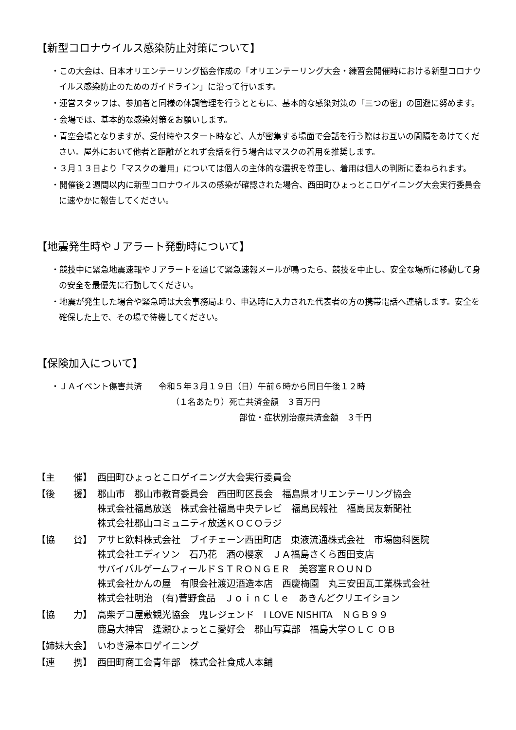【新型コロナウイルス感染防止対策について】
・この大会は、日本オリエンテーリング協会作成の「オリエンテーリング大会・練習会開催時における新型コロナウイルス感染防止のためのガイドライン」に沿って行います。
・運営スタッフは、参加者と同様の体調管理を行うとともに、基本的な感染対策の「三つの密」の回避に努めます。
・会場では、基本的な感染対策をお願いします。
・青空会場となりますが、受付時やスタート時など、人が密集する場面で会話を行う際はお互いの間隔をあけてください。屋外において他者と距離がとれず会話を行う場合はマスクの着用を推奨します。
・３月１３日より「マスクの着用」については個人の主体的な選択を尊重し、着用は個人の判断に委ねられます。
・開催後２週間以内に新型コロナウイルスの感染が確認された場合、西田町ひょっとこロゲイニング大会実行委員会に速やかに報告してください。
【地震発生時やＪアラート発動時について】
・競技中に緊急地震速報やＪアラートを通じて緊急速報メールが鳴ったら、競技を中止し、安全な場所に移動して身の安全を最優先に行動してください。
・地震が発生した場合や緊急時は大会事務局より、申込時に入力された代表者の方の携帯電話へ連絡します。安全を確保した上で、その場で待機してください。
【保険加入について】
・ＪＡイベント傷害共済　　令和５年３月１９日（日）午前６時から同日午後１２時
（１名あたり）死亡共済金額　３百万円
部位・症状別治療共済金額　３千円
| 【主 催】 | 西田町ひょっとこロゲイニング大会実行委員会 |
| 【後 援】 | 郡山市 郡山市教育委員会 西田町区長会 福島県オリエンテーリング協会 株式会社福島放送 株式会社福島中央テレビ 福島民報社 福島民友新聞社 株式会社郡山コミュニティ放送ＫＯＣＯラジ |
| 【協 賛】 | アサヒ飲料株式会社 ブイチェーン西田町店 東液流通株式会社 市場歯科医院 株式会社エディソン 石乃花 酒の櫻家 ＪＡ福島さくら西田支店 サバイバルゲームフィールドＳＴＲＯＮＧＥＲ 美容室ＲＯＵＮＤ 株式会社かんの屋 有限会社渡辺酒造本店 西慶梅園 丸三安田瓦工業株式会社 株式会社明治 (有)菅野食品 ＪｏｉｎＣｌｅ あきんどクリエイション |
| 【協 力】 | 高柴デコ屋敷観光協会 鬼レジェンド I LOVE NISHITA ＮＧＢ９９ 鹿島大神宮 逢瀬ひょっとこ愛好会 郡山写真部 福島大学ＯＬＣ ＯＢ |
| 【姉妹大会】 | いわき湯本ロゲイニング |
| 【連 携】 | 西田町商工会青年部 株式会社食成人本舗 |